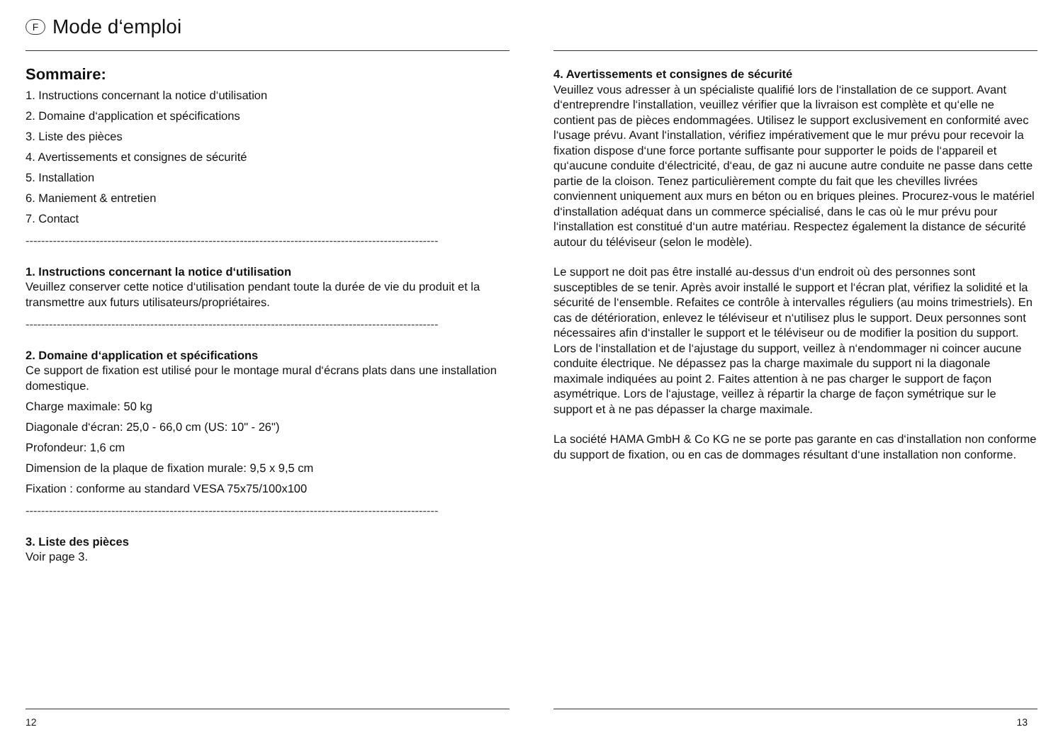F Mode d‘emploi
Sommaire:
1. Instructions concernant la notice d‘utilisation
2. Domaine d‘application et spécifications
3. Liste des pièces
4. Avertissements et consignes de sécurité
5. Installation
6. Maniement & entretien
7. Contact
----------------------------------------------------------------------------------------------------------
1. Instructions concernant la notice d‘utilisation
Veuillez conserver cette notice d‘utilisation pendant toute la durée de vie du produit et la transmettre aux futurs utilisateurs/propriétaires.
----------------------------------------------------------------------------------------------------------
2. Domaine d‘application et spécifications
Ce support de fixation est utilisé pour le montage mural d‘écrans plats dans une installation domestique.
Charge maximale: 50 kg
Diagonale d‘écran: 25,0 - 66,0 cm (US: 10" - 26")
Profondeur: 1,6 cm
Dimension de la plaque de fixation murale: 9,5 x 9,5 cm
Fixation : conforme au standard VESA 75x75/100x100
----------------------------------------------------------------------------------------------------------
3. Liste des pièces
Voir page 3.
12
4. Avertissements et consignes de sécurité
Veuillez vous adresser à un spécialiste qualifié lors de l‘installation de ce support. Avant d‘entreprendre l‘installation, veuillez vérifier que la livraison est complète et qu‘elle ne contient pas de pièces endommagées. Utilisez le support exclusivement en conformité avec l‘usage prévu. Avant l‘installation, vérifiez impérativement que le mur prévu pour recevoir la fixation dispose d‘une force portante suffisante pour supporter le poids de l‘appareil et qu‘aucune conduite d‘électricité, d‘eau, de gaz ni aucune autre conduite ne passe dans cette partie de la cloison. Tenez particulièrement compte du fait que les chevilles livrées conviennent uniquement aux murs en béton ou en briques pleines. Procurez-vous le matériel d‘installation adéquat dans un commerce spécialisé, dans le cas où le mur prévu pour l‘installation est constitué d‘un autre matériau. Respectez également la distance de sécurité autour du téléviseur (selon le modèle).
Le support ne doit pas être installé au-dessus d‘un endroit où des personnes sont susceptibles de se tenir. Après avoir installé le support et l‘écran plat, vérifiez la solidité et la sécurité de l‘ensemble. Refaites ce contrôle à intervalles réguliers (au moins trimestriels). En cas de détérioration, enlevez le téléviseur et n‘utilisez plus le support. Deux personnes sont nécessaires afin d‘installer le support et le téléviseur ou de modifier la position du support. Lors de l‘installation et de l‘ajustage du support, veillez à n‘endommager ni coincer aucune conduite électrique. Ne dépassez pas la charge maximale du support ni la diagonale maximale indiquées au point 2. Faites attention à ne pas charger le support de façon asymétrique. Lors de l‘ajustage, veillez à répartir la charge de façon symétrique sur le support et à ne pas dépasser la charge maximale.
La société HAMA GmbH & Co KG ne se porte pas garante en cas d‘installation non conforme du support de fixation, ou en cas de dommages résultant d‘une installation non conforme.
13